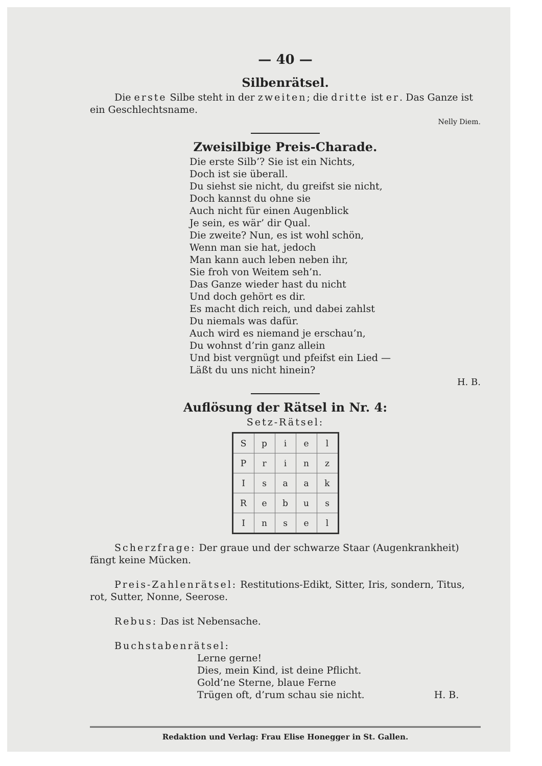— 40 —
Silbenrätsel.
Die erste Silbe steht in der zweiten; die dritte ist er. Das Ganze ist ein Geschlechtsname.
Nelly Diem.
Zweisilbige Preis-Charade.
Die erste Silb’? Sie ist ein Nichts,
Doch ist sie überall.
Du siehst sie nicht, du greifst sie nicht,
Doch kannst du ohne sie
Auch nicht für einen Augenblick
Je sein, es wär’ dir Qual.
Die zweite? Nun, es ist wohl schön,
Wenn man sie hat, jedoch
Man kann auch leben neben ihr,
Sie froh von Weitem seh’n.
Das Ganze wieder hast du nicht
Und doch gehört es dir.
Es macht dich reich, und dabei zahlst
Du niemals was dafür.
Auch wird es niemand je erschau’n,
Du wohnst d’rin ganz allein
Und bist vergnügt und pfeifst ein Lied —
Läßt du uns nicht hinein?
H. B.
Auflösung der Rätsel in Nr. 4:
Setz-Rätsel:
| S | p | i | e | l |
| P | r | i | n | z |
| I | s | a | a | k |
| R | e | b | u | s |
| I | n | s | e | l |
Scherzfrage: Der graue und der schwarze Staar (Augenkrankheit) fängt keine Mücken.
Preis-Zahlenrätsel: Restitutions-Edikt, Sitter, Iris, sondern, Titus, rot, Sutter, Nonne, Seerose.
Rebus: Das ist Nebensache.
Buchstabenrätsel:
Lerne gerne!
Dies, mein Kind, ist deine Pflicht.
Gold’ne Sterne, blaue Ferne
Trügen oft, d’rum schau sie nicht. H. B.
Redaktion und Verlag: Frau Elise Honegger in St. Gallen.